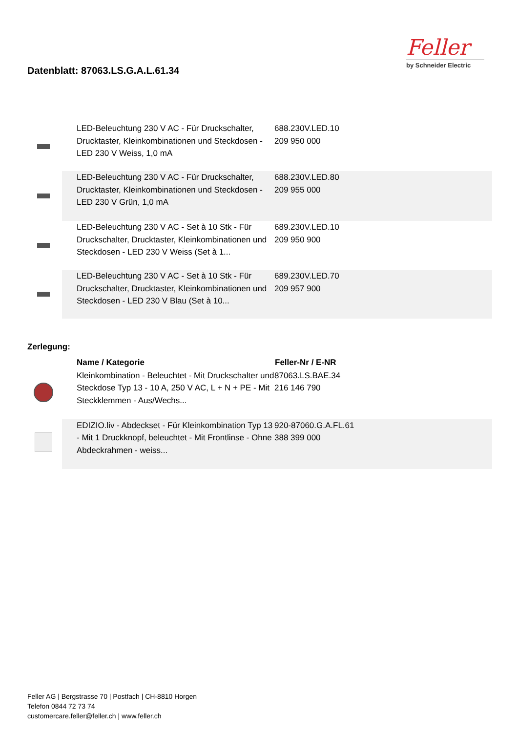Datenblatt: 87063.LS.G.A.L.61.34
Feller
by Schneider Electric
| | LED-Beleuchtung 230 V AC - Für Druckschalter, Drucktaster, Kleinkombinationen und Steckdosen - LED 230 V Weiss, 1,0 mA | 688.230V.LED.10 209 950 000 |
| | LED-Beleuchtung 230 V AC - Für Druckschalter, Drucktaster, Kleinkombinationen und Steckdosen - LED 230 V Grün, 1,0 mA | 688.230V.LED.80 209 955 000 |
| | LED-Beleuchtung 230 V AC - Set à 10 Stk - Für Druckschalter, Drucktaster, Kleinkombinationen und Steckdosen - LED 230 V Weiss (Set à 1... | 689.230V.LED.10 209 950 900 |
| | LED-Beleuchtung 230 V AC - Set à 10 Stk - Für Druckschalter, Drucktaster, Kleinkombinationen und Steckdosen - LED 230 V Blau (Set à 10... | 689.230V.LED.70 209 957 900 |
Zerlegung:
| | Name / Kategorie | Feller-Nr / E-NR |
| --- | --- | --- |
| | Kleinkombination - Beleuchtet - Mit Druckschalter und Steckdose Typ 13 - 10 A, 250 V AC, L + N + PE - Mit Steckklemmen - Aus/Wechs... | 87063.LS.BAE.34 216 146 790 |
| | EDIZIO.liv - Abdeckset - Für Kleinkombination Typ 13 - Mit 1 Druckknopf, beleuchtet - Mit Frontlinse - Ohne Abdeckrahmen - weiss... | 920-87060.G.A.FL.61 388 399 000 |
Feller AG | Bergstrasse 70 | Postfach | CH-8810 Horgen
Telefon 0844 72 73 74
customercare.feller@feller.ch | www.feller.ch